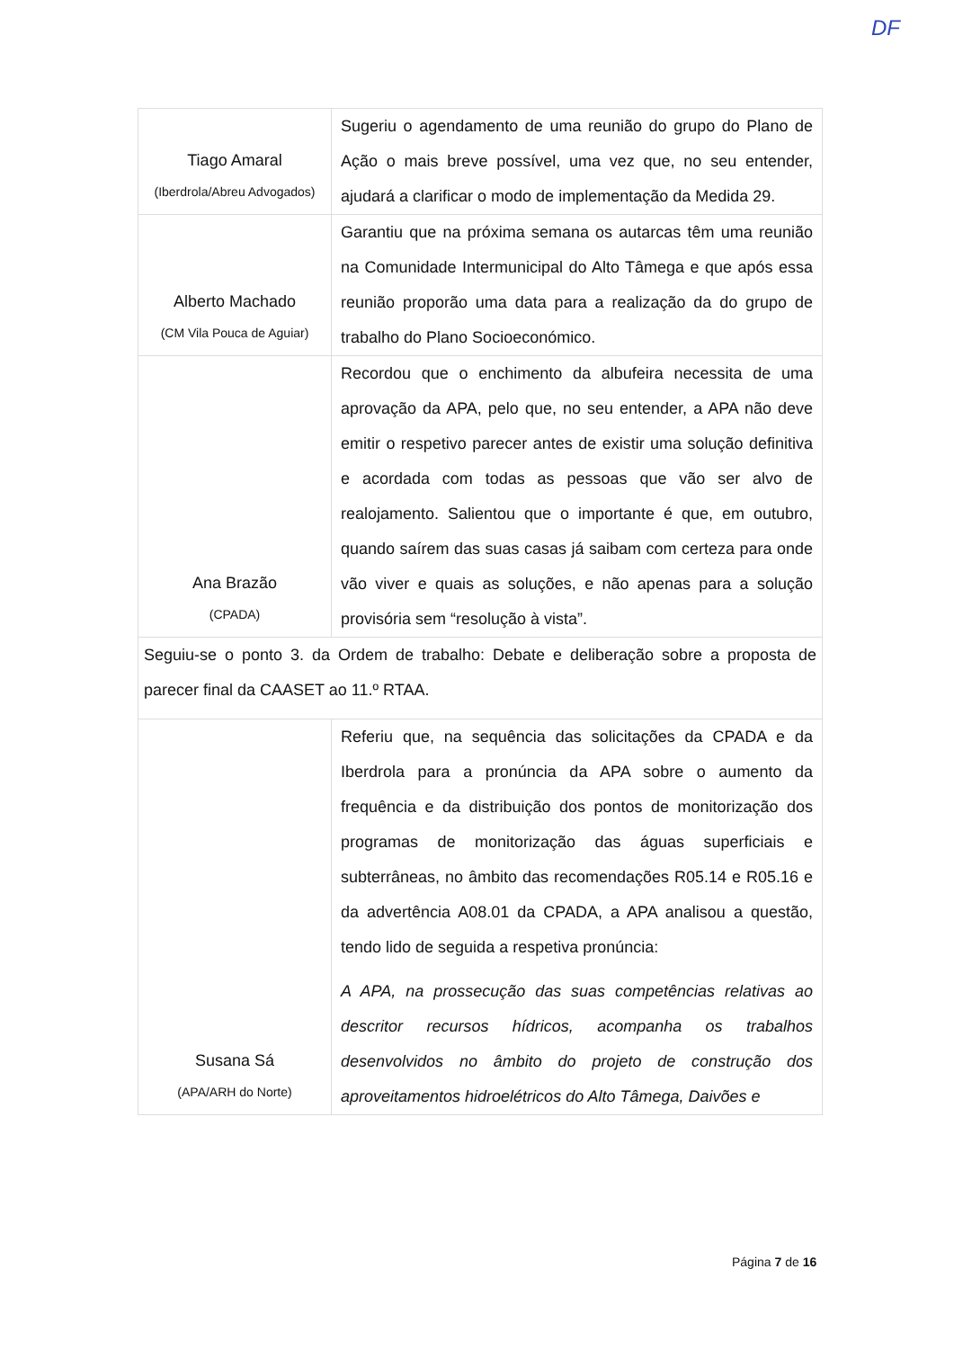| Tiago Amaral (Iberdrola/Abreu Advogados) | Sugeriu o agendamento de uma reunião do grupo do Plano de Ação o mais breve possível, uma vez que, no seu entender, ajudará a clarificar o modo de implementação da Medida 29. |
| Alberto Machado (CM Vila Pouca de Aguiar) | Garantiu que na próxima semana os autarcas têm uma reunião na Comunidade Intermunicipal do Alto Tâmega e que após essa reunião proporão uma data para a realização da do grupo de trabalho do Plano Socioeconómico. |
| Ana Brazão (CPADA) | Recordou que o enchimento da albufeira necessita de uma aprovação da APA, pelo que, no seu entender, a APA não deve emitir o respetivo parecer antes de existir uma solução definitiva e acordada com todas as pessoas que vão ser alvo de realojamento. Salientou que o importante é que, em outubro, quando saírem das suas casas já saibam com certeza para onde vão viver e quais as soluções, e não apenas para a solução provisória sem “resolução à vista”. |
| Seguiu-se o ponto 3. da Ordem de trabalho: Debate e deliberação sobre a proposta de parecer final da CAASET ao 11.º RTAA. | |
| Susana Sá (APA/ARH do Norte) | Referiu que, na sequência das solicitações da CPADA e da Iberdrola para a pronúncia da APA sobre o aumento da frequência e da distribuição dos pontos de monitorização dos programas de monitorização das águas superficiais e subterrâneas, no âmbito das recomendações R05.14 e R05.16 e da advertência A08.01 da CPADA, a APA analisou a questão, tendo lido de seguida a respetiva pronúncia: A APA, na prossecução das suas competências relativas ao descritor recursos hídricos, acompanha os trabalhos desenvolvidos no âmbito do projeto de construção dos aproveitamentos hidroelétricos do Alto Tâmega, Daivões e |
DF
Página 7 de 16